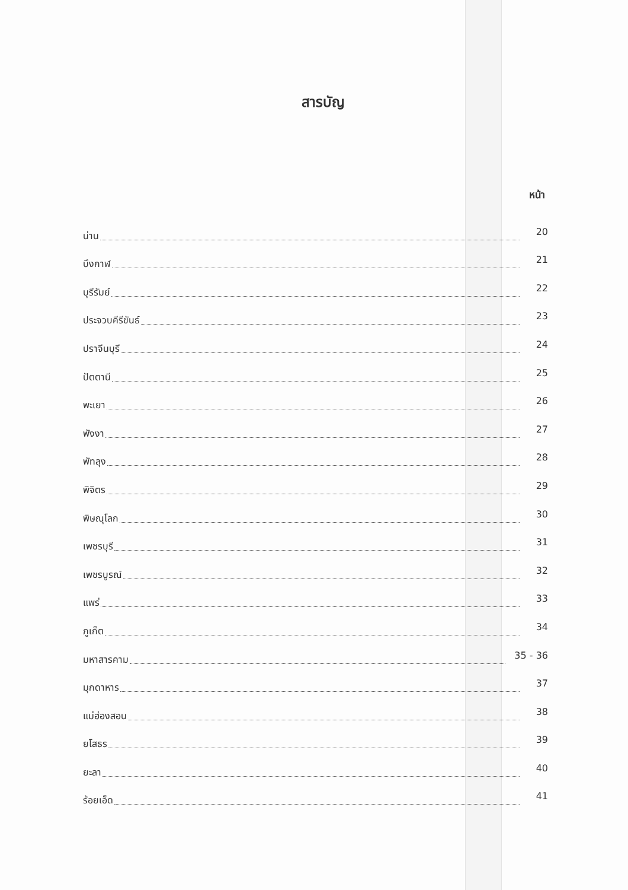สารบัญ
หน้า
น่าน 20
บึงกาฬ 21
บุรีรัมย์ 22
ประจวบคีรีขันธ์ 23
ปราจีนบุรี 24
ปัตตานี 25
พะเยา 26
พังงา 27
พัทลุง 28
พิจิตร 29
พิษณุโลก 30
เพชรบุรี 31
เพชรบูรณ์ 32
แพร่ 33
ภูเก็ต 34
มหาสารคาม 35 - 36
มุกดาหาร 37
แม่ฮ่องสอน 38
ยโสธร 39
ยะลา 40
ร้อยเอ็ด 41